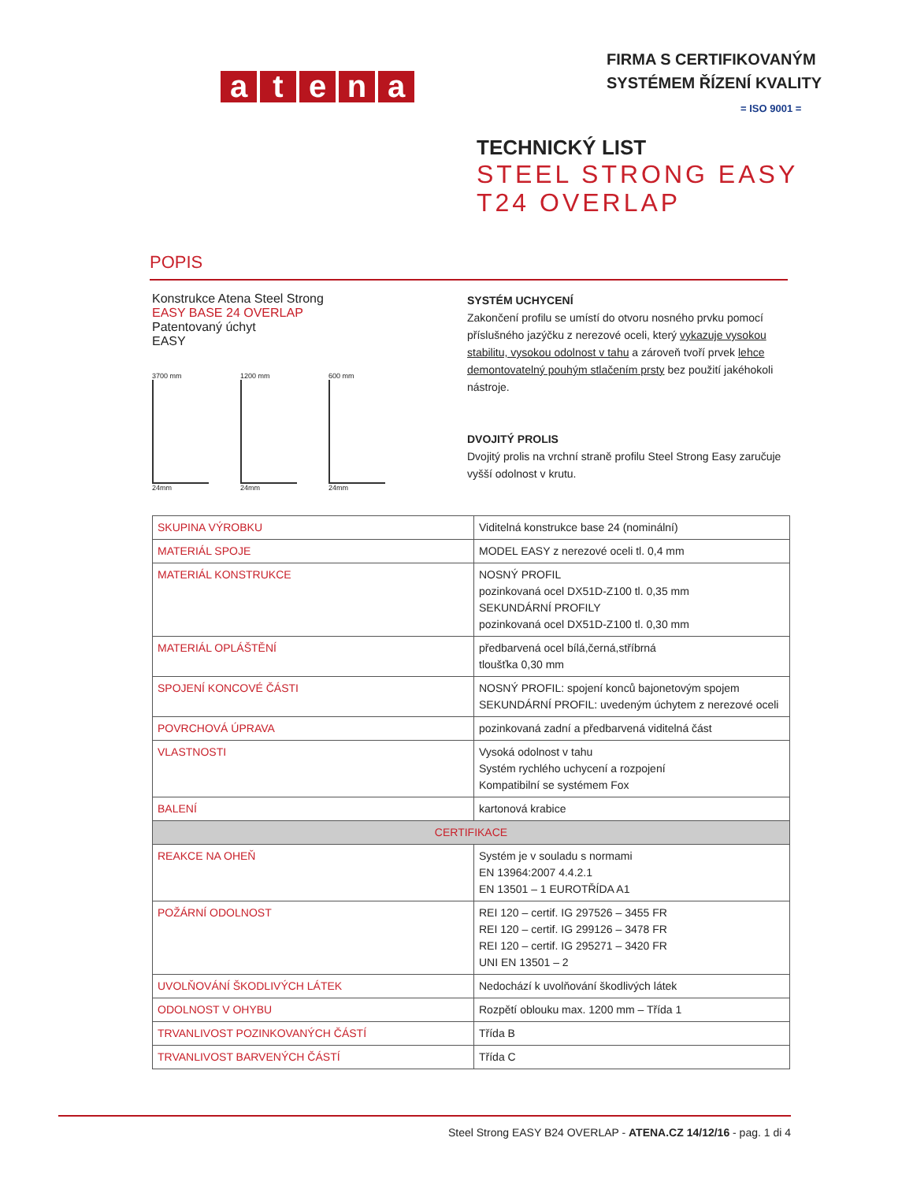atena
FIRMA S CERTIFIKOVANÝM
SYSTÉMEM ŘÍZENÍ KVALITY
= ISO 9001 =
TECHNICKÝ LIST
STEEL STRONG EASY
T24 OVERLAP
POPIS
Konstrukce Atena Steel Strong
EASY BASE 24 OVERLAP
Patentovaný úchyt
EASY
3700 mm
24mm
1200 mm
24mm
600 mm
24mm
SYSTÉM UCHYCENÍ
Zakončení profilu se umístí do otvoru nosného prvku pomocí příslušného jazýčku z nerezové oceli, který vykazuje vysokou stabilitu, vysokou odolnost v tahu a zároveň tvoří prvek lehce demontovatelný pouhým stlačením prsty bez použití jakéhokoli nástroje.
DVOJITÝ PROLIS
Dvojitý prolis na vrchní straně profilu Steel Strong Easy zaručuje vyšší odolnost v krutu.
| SKUPINA VÝROBKU | Viditelná konstrukce base 24 (nominální) |
| MATERIÁL SPOJE | MODEL EASY z nerezové oceli tl. 0,4 mm |
| MATERIÁL KONSTRUKCE | NOSNÝ PROFIL pozinkovaná ocel DX51D-Z100 tl. 0,35 mm SEKUNDÁRNÍ PROFILY pozinkovaná ocel DX51D-Z100 tl. 0,30 mm |
| MATERIÁL OPLÁŠTĚNÍ | předbarvená ocel bílá,černá,stříbrná tloušťka 0,30 mm |
| SPOJENÍ KONCOVÉ ČÁSTI | NOSNÝ PROFIL: spojení konců bajonetovým spojem SEKUNDÁRNÍ PROFIL: uvedeným úchytem z nerezové oceli |
| POVRCHOVÁ ÚPRAVA | pozinkovaná zadní a předbarvená viditelná část |
| VLASTNOSTI | Vysoká odolnost v tahu Systém rychlého uchycení a rozpojení Kompatibilní se systémem Fox |
| BALENÍ | kartonová krabice |
| CERTIFIKACE | |
| REAKCE NA OHEŇ | Systém je v souladu s normami EN 13964:2007 4.4.2.1 EN 13501 – 1 EUROTŘÍDA A1 |
| POŽÁRNÍ ODOLNOST | REI 120 – certif. IG 297526 – 3455 FR REI 120 – certif. IG 299126 – 3478 FR REI 120 – certif. IG 295271 – 3420 FR UNI EN 13501 – 2 |
| UVOLŇOVÁNÍ ŠKODLIVÝCH LÁTEK | Nedochází k uvolňování škodlivých látek |
| ODOLNOST V OHYBU | Rozpětí oblouku max. 1200 mm – Třída 1 |
| TRVANLIVOST POZINKOVANÝCH ČÁSTÍ | Třída B |
| TRVANLIVOST BARVENÝCH ČÁSTÍ | Třída C |
Steel Strong EASY B24 OVERLAP - ATENA.CZ 14/12/16 - pag. 1 di 4